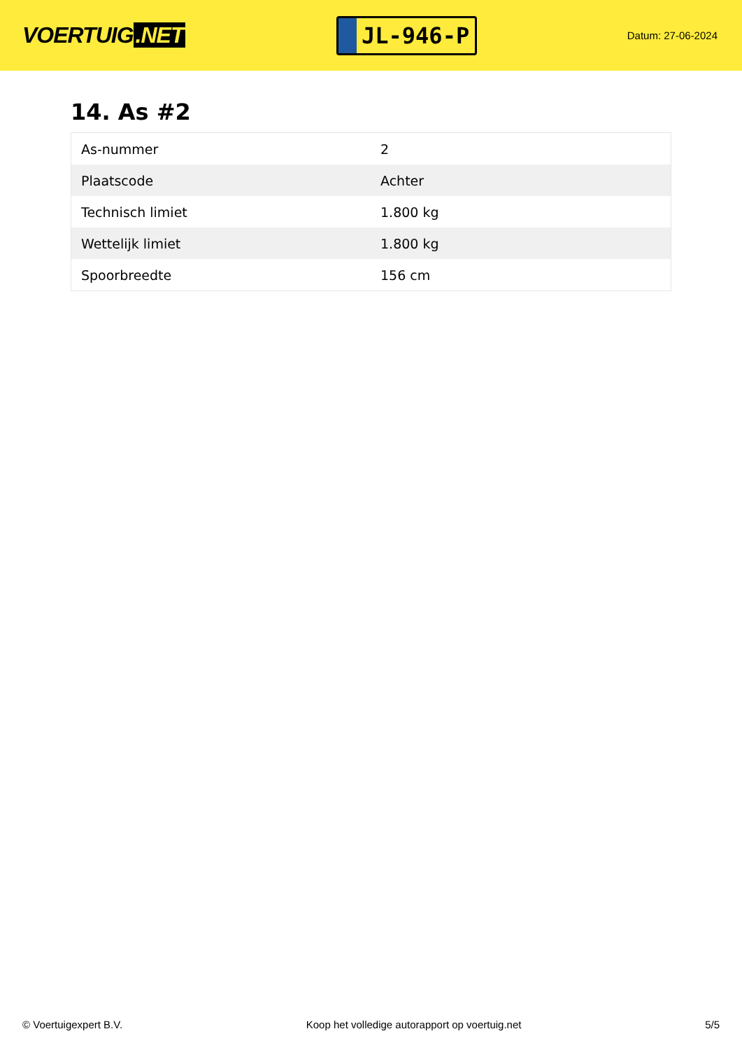VOERTUIG.NET
JL-946-P
Datum: 27-06-2024
14. As #2
| As-nummer | 2 |
| Plaatscode | Achter |
| Technisch limiet | 1.800 kg |
| Wettelijk limiet | 1.800 kg |
| Spoorbreedte | 156 cm |
© Voertuigexpert B.V. Koop het volledige autorapport op voertuig.net 5/5